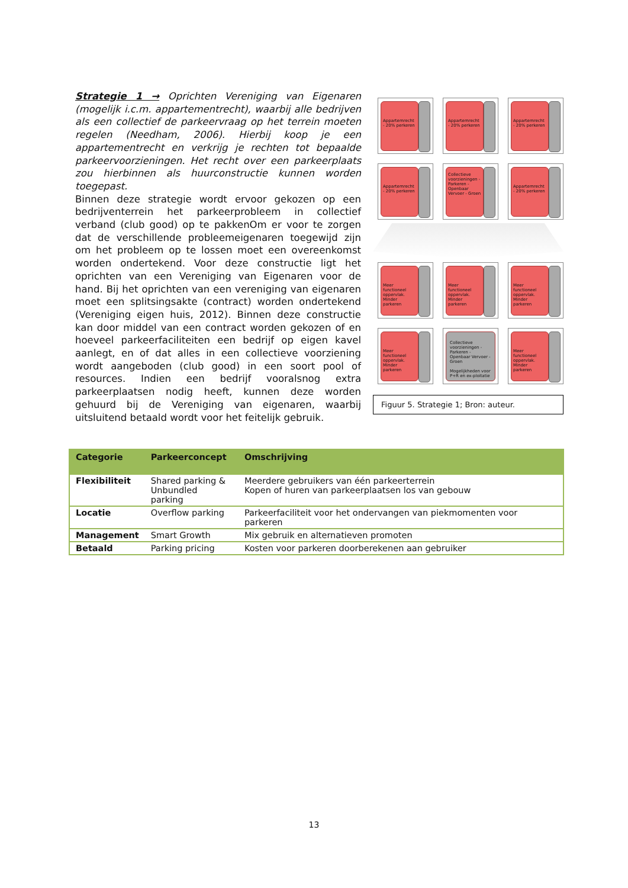Strategie 1 → Oprichten Vereniging van Eigenaren (mogelijk i.c.m. appartementrecht), waarbij alle bedrijven als een collectief de parkeervraag op het terrein moeten regelen (Needham, 2006). Hierbij koop je een appartementrecht en verkrijg je rechten tot bepaalde parkeervoorzieningen. Het recht over een parkeerplaats zou hierbinnen als huurconstructie kunnen worden toegepast.
Binnen deze strategie wordt ervoor gekozen op een bedrijventerrein het parkeerprobleem in collectief verband (club good) op te pakkenOm er voor te zorgen dat de verschillende probleemeigenaren toegewijd zijn om het probleem op te lossen moet een overeenkomst worden ondertekend. Voor deze constructie ligt het oprichten van een Vereniging van Eigenaren voor de hand. Bij het oprichten van een vereniging van eigenaren moet een splitsingsakte (contract) worden ondertekend (Vereniging eigen huis, 2012). Binnen deze constructie kan door middel van een contract worden gekozen of en hoeveel parkeerfaciliteiten een bedrijf op eigen kavel aanlegt, en of dat alles in een collectieve voorziening wordt aangeboden (club good) in een soort pool of resources. Indien een bedrijf vooralsnog extra parkeerplaatsen nodig heeft, kunnen deze worden gehuurd bij de Vereniging van eigenaren, waarbij uitsluitend betaald wordt voor het feitelijk gebruik.
Appartemrecht - 20% perkeren
Appartemrecht - 20% perkeren
Appartemrecht - 20% perkeren
Appartemrecht - 20% perkeren
Collectieve voorzieningen - Parkeren - Openbaar Vervoer - Groen
Appartemrecht - 20% perkeren
Meer functioneel oppervlak. Minder parkeren
Meer functioneel oppervlak. Minder parkeren
Meer functioneel oppervlak. Minder parkeren
Meer functioneel oppervlak. Minder parkeren
Collectieve voorzieningen - Parkeren - Openbaar Vervoer - Groen
Mogelijkheden voor P+R en ex-ploitatie
Meer functioneel oppervlak. Minder parkeren
Figuur 5. Strategie 1; Bron: auteur.
| Categorie | Parkeerconcept | Omschrijving |
| --- | --- | --- |
| Flexibiliteit | Shared parking & Unbundled parking | Meerdere gebruikers van één parkeerterrein Kopen of huren van parkeerplaatsen los van gebouw |
| Locatie | Overflow parking | Parkeerfaciliteit voor het ondervangen van piekmomenten voor parkeren |
| Management | Smart Growth | Mix gebruik en alternatieven promoten |
| Betaald | Parking pricing | Kosten voor parkeren doorberekenen aan gebruiker |
13